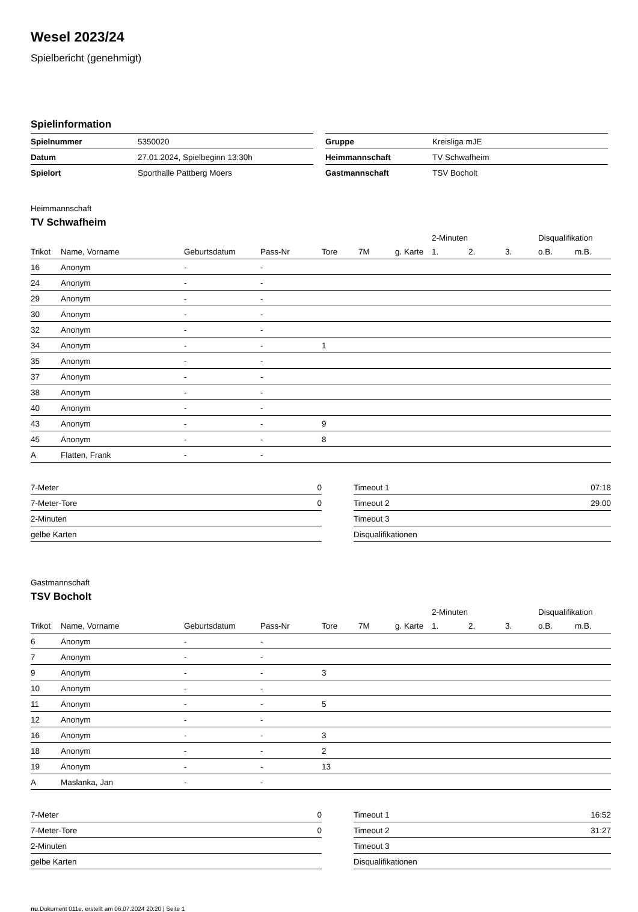Wesel 2023/24
Spielbericht (genehmigt)
Spielinformation
| Spielnummer | 5350020 |
| Datum | 27.01.2024, Spielbeginn 13:30h |
| Spielort | Sporthalle Pattberg Moers |
| Gruppe | Kreisliga mJE |
| Heimmannschaft | TV Schwafheim |
| Gastmannschaft | TSV Bocholt |
Heimmannschaft
TV Schwafheim
| | | | | | | | 2-Minuten | | | Disqualifikation | |
| --- | --- | --- | --- | --- | --- | --- | --- | --- | --- | --- | --- |
| Trikot | Name, Vorname | Geburtsdatum | Pass-Nr | Tore | 7M | g. Karte | 1. | 2. | 3. | o.B. | m.B. |
| 16 | Anonym | - | - | | | | | | | | |
| 24 | Anonym | - | - | | | | | | | | |
| 29 | Anonym | - | - | | | | | | | | |
| 30 | Anonym | - | - | | | | | | | | |
| 32 | Anonym | - | - | | | | | | | | |
| 34 | Anonym | - | - | 1 | | | | | | | |
| 35 | Anonym | - | - | | | | | | | | |
| 37 | Anonym | - | - | | | | | | | | |
| 38 | Anonym | - | - | | | | | | | | |
| 40 | Anonym | - | - | | | | | | | | |
| 43 | Anonym | - | - | 9 | | | | | | | |
| 45 | Anonym | - | - | 8 | | | | | | | |
| A | Flatten, Frank | - | - | | | | | | | | |
| 7-Meter | 0 |
| 7-Meter-Tore | 0 |
| 2-Minuten | |
| gelbe Karten | |
| Timeout 1 | 07:18 |
| Timeout 2 | 29:00 |
| Timeout 3 | |
| Disqualifikationen | |
Gastmannschaft
TSV Bocholt
| | | | | | | | 2-Minuten | | | Disqualifikation | |
| --- | --- | --- | --- | --- | --- | --- | --- | --- | --- | --- | --- |
| Trikot | Name, Vorname | Geburtsdatum | Pass-Nr | Tore | 7M | g. Karte | 1. | 2. | 3. | o.B. | m.B. |
| 6 | Anonym | - | - | | | | | | | | |
| 7 | Anonym | - | - | | | | | | | | |
| 9 | Anonym | - | - | 3 | | | | | | | |
| 10 | Anonym | - | - | | | | | | | | |
| 11 | Anonym | - | - | 5 | | | | | | | |
| 12 | Anonym | - | - | | | | | | | | |
| 16 | Anonym | - | - | 3 | | | | | | | |
| 18 | Anonym | - | - | 2 | | | | | | | |
| 19 | Anonym | - | - | 13 | | | | | | | |
| A | Maslanka, Jan | - | - | | | | | | | | |
| 7-Meter | 0 |
| 7-Meter-Tore | 0 |
| 2-Minuten | |
| gelbe Karten | |
| Timeout 1 | 16:52 |
| Timeout 2 | 31:27 |
| Timeout 3 | |
| Disqualifikationen | |
nu.Dokument 011e, erstellt am 06.07.2024 20:20 | Seite 1